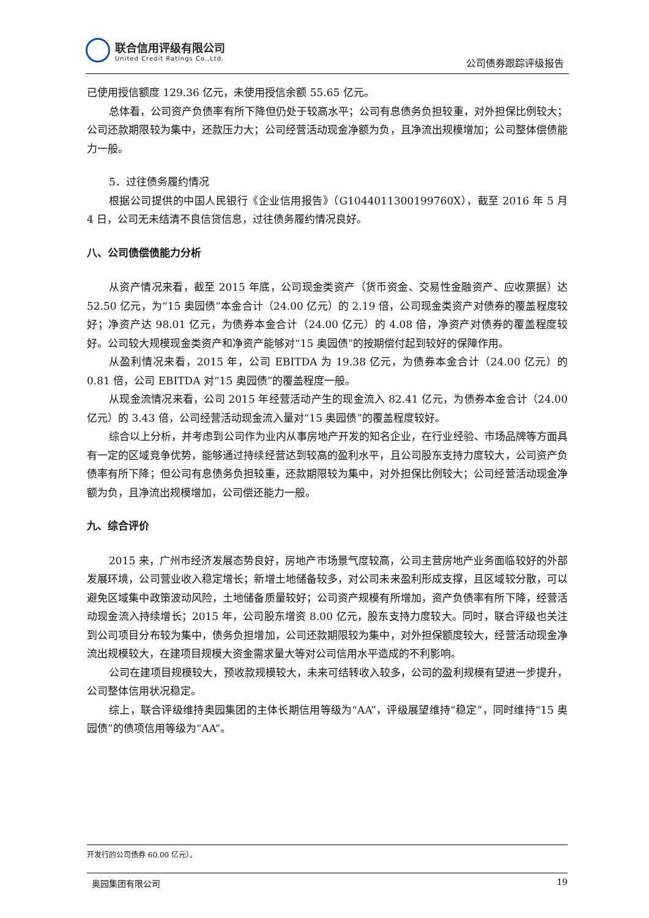联合信用评级有限公司
United Credit Ratings Co.,Ltd.
公司债券跟踪评级报告
已使用授信额度 129.36 亿元，未使用授信余额 55.65 亿元。
总体看，公司资产负债率有所下降但仍处于较高水平；公司有息债务负担较重，对外担保比例较大；公司还款期限较为集中，还款压力大；公司经营活动现金净额为负，且净流出规模增加；公司整体偿债能力一般。
5．过往债务履约情况
根据公司提供的中国人民银行《企业信用报告》（G1044011300199760X），截至 2016 年 5 月 4 日，公司无未结清不良信贷信息，过往债务履约情况良好。
八、公司债偿债能力分析
从资产情况来看，截至 2015 年底，公司现金类资产（货币资金、交易性金融资产、应收票据）达 52.50 亿元，为“15 奥园债”本金合计（24.00 亿元）的 2.19 倍，公司现金类资产对债券的覆盖程度较好；净资产达 98.01 亿元，为债券本金合计（24.00 亿元）的 4.08 倍，净资产对债券的覆盖程度较好。公司较大规模现金类资产和净资产能够对“15 奥园债”的按期偿付起到较好的保障作用。
从盈利情况来看，2015 年，公司 EBITDA 为 19.38 亿元，为债券本金合计（24.00 亿元）的 0.81 倍，公司 EBITDA 对“15 奥园债”的覆盖程度一般。
从现金流情况来看，公司 2015 年经营活动产生的现金流入 82.41 亿元，为债券本金合计（24.00 亿元）的 3.43 倍，公司经营活动现金流入量对“15 奥园债”的覆盖程度较好。
综合以上分析，并考虑到公司作为业内从事房地产开发的知名企业，在行业经验、市场品牌等方面具有一定的区域竞争优势，能够通过持续经营达到较高的盈利水平，且公司股东支持力度较大，公司资产负债率有所下降；但公司有息债务负担较重，还款期限较为集中，对外担保比例较大；公司经营活动现金净额为负，且净流出规模增加，公司偿还能力一般。
九、综合评价
2015 来，广州市经济发展态势良好，房地产市场景气度较高，公司主营房地产业务面临较好的外部发展环境，公司营业收入稳定增长；新增土地储备较多，对公司未来盈利形成支撑，且区域较分散，可以避免区域集中政策波动风险，土地储备质量较好；公司资产规模有所增加，资产负债率有所下降，经营活动现金流入持续增长；2015 年，公司股东增资 8.00 亿元，股东支持力度较大。同时，联合评级也关注到公司项目分布较为集中，债务负担增加，公司还款期限较为集中，对外担保额度较大，经营活动现金净流出规模较大，在建项目规模大资金需求量大等对公司信用水平造成的不利影响。
公司在建项目规模较大，预收款规模较大，未来可结转收入较多，公司的盈利规模有望进一步提升，公司整体信用状况稳定。
综上，联合评级维持奥园集团的主体长期信用等级为“AA”，评级展望维持“稳定”，同时维持“15 奥园债”的债项信用等级为“AA”。
开发行的公司债券 60.00 亿元）。
奥园集团有限公司 19